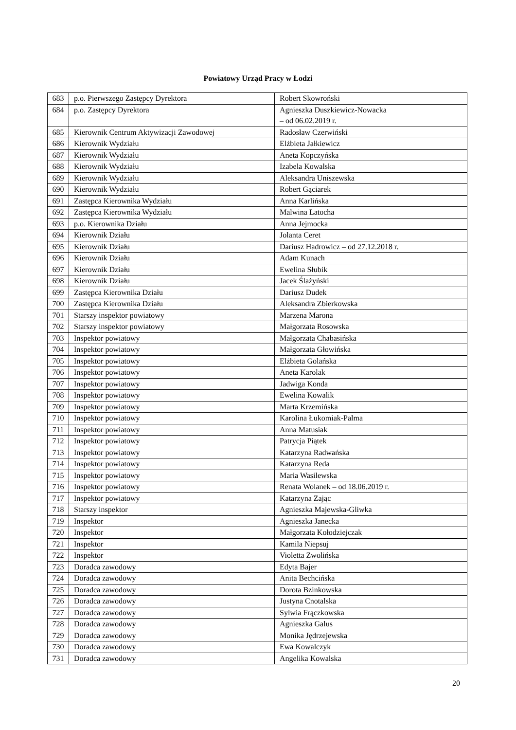Powiatowy Urząd Pracy w Łodzi
| 683 | p.o. Pierwszego Zastępcy Dyrektora | Robert Skowroński |
| 684 | p.o. Zastępcy Dyrektora | Agnieszka Duszkiewicz-Nowacka – od 06.02.2019 r. |
| 685 | Kierownik Centrum Aktywizacji Zawodowej | Radosław Czerwiński |
| 686 | Kierownik Wydziału | Elżbieta Jałkiewicz |
| 687 | Kierownik Wydziału | Aneta Kopczyńska |
| 688 | Kierownik Wydziału | Izabela Kowalska |
| 689 | Kierownik Wydziału | Aleksandra Uniszewska |
| 690 | Kierownik Wydziału | Robert Gąciarek |
| 691 | Zastępca Kierownika Wydziału | Anna Karlińska |
| 692 | Zastępca Kierownika Wydziału | Malwina Latocha |
| 693 | p.o. Kierownika Działu | Anna Jejmocka |
| 694 | Kierownik Działu | Jolanta Ceret |
| 695 | Kierownik Działu | Dariusz Hadrowicz – od 27.12.2018 r. |
| 696 | Kierownik Działu | Adam Kunach |
| 697 | Kierownik Działu | Ewelina Słubik |
| 698 | Kierownik Działu | Jacek Ślażyński |
| 699 | Zastępca Kierownika Działu | Dariusz Dudek |
| 700 | Zastępca Kierownika Działu | Aleksandra Zbierkowska |
| 701 | Starszy inspektor powiatowy | Marzena Marona |
| 702 | Starszy inspektor powiatowy | Małgorzata Rosowska |
| 703 | Inspektor powiatowy | Małgorzata Chabasińska |
| 704 | Inspektor powiatowy | Małgorzata Głowińska |
| 705 | Inspektor powiatowy | Elżbieta Golańska |
| 706 | Inspektor powiatowy | Aneta Karolak |
| 707 | Inspektor powiatowy | Jadwiga Konda |
| 708 | Inspektor powiatowy | Ewelina Kowalik |
| 709 | Inspektor powiatowy | Marta Krzemińska |
| 710 | Inspektor powiatowy | Karolina Łukomiak-Palma |
| 711 | Inspektor powiatowy | Anna Matusiak |
| 712 | Inspektor powiatowy | Patrycja Piątek |
| 713 | Inspektor powiatowy | Katarzyna Radwańska |
| 714 | Inspektor powiatowy | Katarzyna Reda |
| 715 | Inspektor powiatowy | Maria Wasilewska |
| 716 | Inspektor powiatowy | Renata Wolanek – od 18.06.2019 r. |
| 717 | Inspektor powiatowy | Katarzyna Zając |
| 718 | Starszy inspektor | Agnieszka Majewska-Gliwka |
| 719 | Inspektor | Agnieszka Janecka |
| 720 | Inspektor | Małgorzata Kołodziejczak |
| 721 | Inspektor | Kamila Niepsuj |
| 722 | Inspektor | Violetta Zwolińska |
| 723 | Doradca zawodowy | Edyta Bajer |
| 724 | Doradca zawodowy | Anita Bechcińska |
| 725 | Doradca zawodowy | Dorota Bzinkowska |
| 726 | Doradca zawodowy | Justyna Cnotalska |
| 727 | Doradca zawodowy | Sylwia Frączkowska |
| 728 | Doradca zawodowy | Agnieszka Galus |
| 729 | Doradca zawodowy | Monika Jędrzejewska |
| 730 | Doradca zawodowy | Ewa Kowalczyk |
| 731 | Doradca zawodowy | Angelika Kowalska |
20